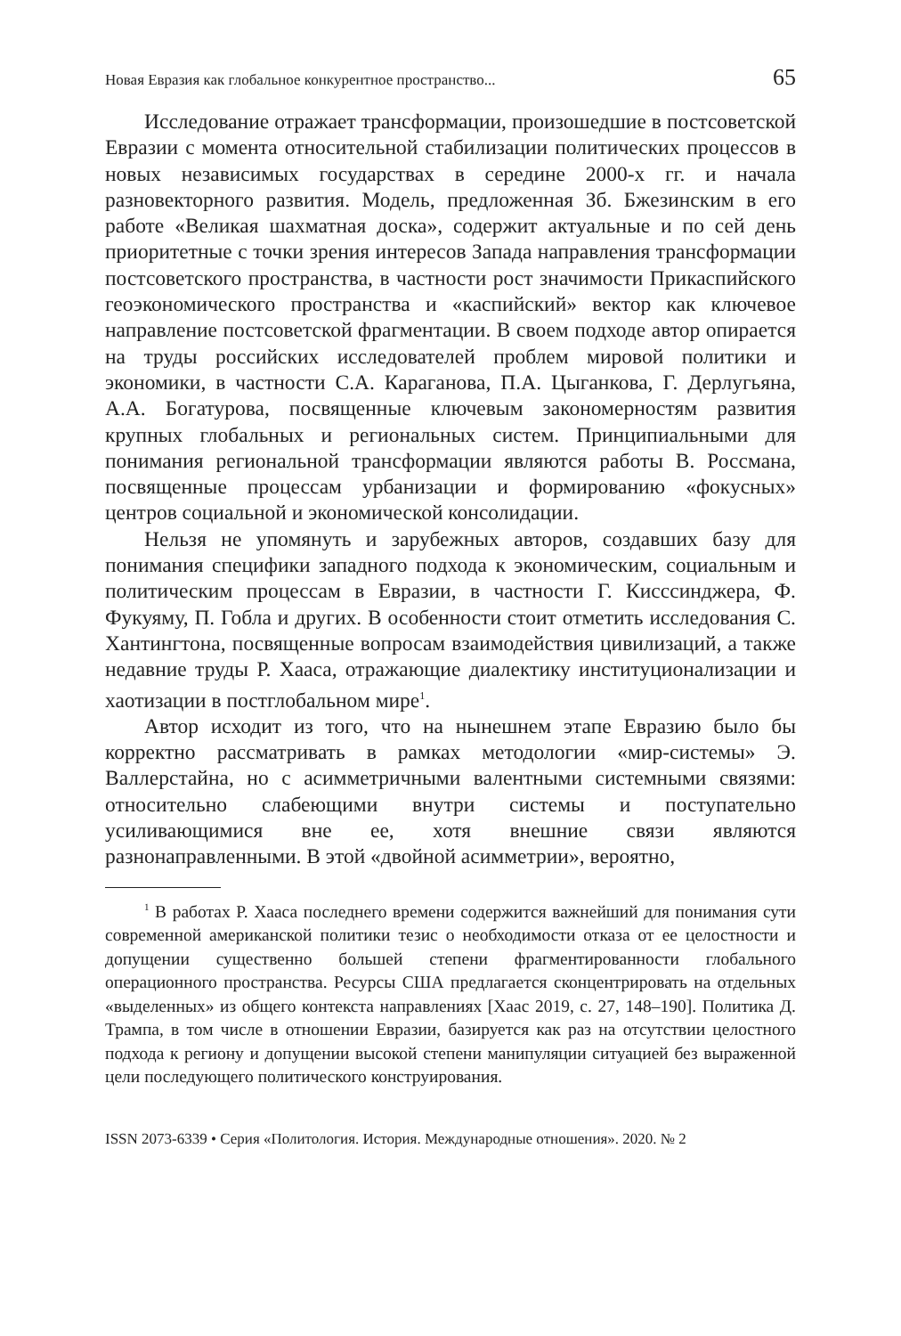Новая Евразия как глобальное конкурентное пространство... 65
Исследование отражает трансформации, произошедшие в постсоветской Евразии с момента относительной стабилизации политических процессов в новых независимых государствах в середине 2000-х гг. и начала разновекторного развития. Модель, предложенная Зб. Бжезинским в его работе «Великая шахматная доска», содержит актуальные и по сей день приоритетные с точки зрения интересов Запада направления трансформации постсоветского пространства, в частности рост значимости Прикаспийского геоэкономического пространства и «каспийский» вектор как ключевое направление постсоветской фрагментации. В своем подходе автор опирается на труды российских исследователей проблем мировой политики и экономики, в частности С.А. Караганова, П.А. Цыганкова, Г. Дерлугьяна, А.А. Богатурова, посвященные ключевым закономерностям развития крупных глобальных и региональных систем. Принципиальными для понимания региональной трансформации являются работы В. Россмана, посвященные процессам урбанизации и формированию «фокусных» центров социальной и экономической консолидации.
Нельзя не упомянуть и зарубежных авторов, создавших базу для понимания специфики западного подхода к экономическим, социальным и политическим процессам в Евразии, в частности Г. Кисссинджера, Ф. Фукуяму, П. Гобла и других. В особенности стоит отметить исследования С. Хантингтона, посвященные вопросам взаимодействия цивилизаций, а также недавние труды Р. Хааса, отражающие диалектику институционализации и хаотизации в постглобальном мире<sup>1</sup>.
Автор исходит из того, что на нынешнем этапе Евразию было бы корректно рассматривать в рамках методологии «мир-системы» Э. Валлерстайна, но с асимметричными валентными системными связями: относительно слабеющими внутри системы и поступательно усиливающимися вне ее, хотя внешние связи являются разнонаправленными. В этой «двойной асимметрии», вероятно,
<sup>1</sup> В работах Р. Хааса последнего времени содержится важнейший для понимания сути современной американской политики тезис о необходимости отказа от ее целостности и допущении существенно большей степени фрагментированности глобального операционного пространства. Ресурсы США предлагается сконцентрировать на отдельных «выделенных» из общего контекста направлениях [Хаас 2019, с. 27, 148–190]. Политика Д. Трампа, в том числе в отношении Евразии, базируется как раз на отсутствии целостного подхода к региону и допущении высокой степени манипуляции ситуацией без выраженной цели последующего политического конструирования.
ISSN 2073-6339 • Серия «Политология. История. Международные отношения». 2020. № 2